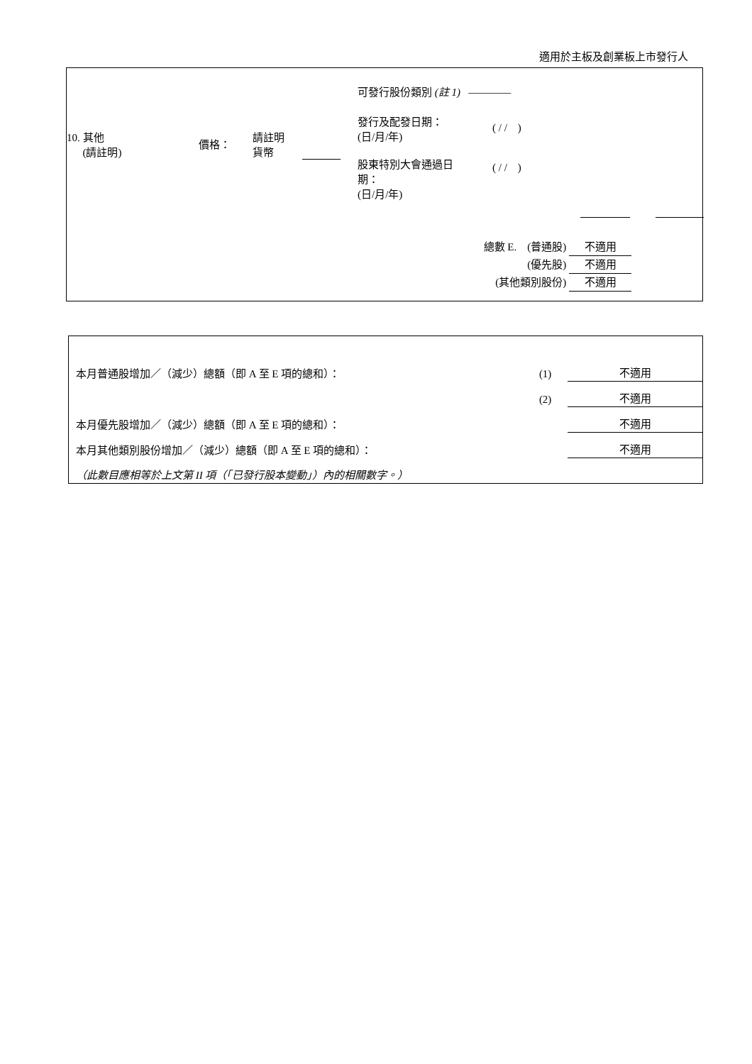適用於主板及創業板上市發行人
可發行股份類別 (註 1) ————
10. 其他
(請註明)
價格：
請註明
貨幣
發行及配發日期：
(日/月/年)
( / / )
股東特別大會通過日
期：
(日/月/年)
( / / )
總數 E. (普通股) 不適用
(優先股) 不適用
(其他類別股份) 不適用
| 本月普通股增加／（減少）總額（即 A 至 E 項的總和）： | (1) | 不適用 |
| | (2) | 不適用 |
| 本月優先股增加／（減少）總額（即 A 至 E 項的總和）： | | 不適用 |
| 本月其他類別股份增加／（減少）總額（即 A 至 E 項的總和）： | | 不適用 |
| （此數目應相等於上文第 II 項（「已發行股本變動」）內的相關數字。） | | |